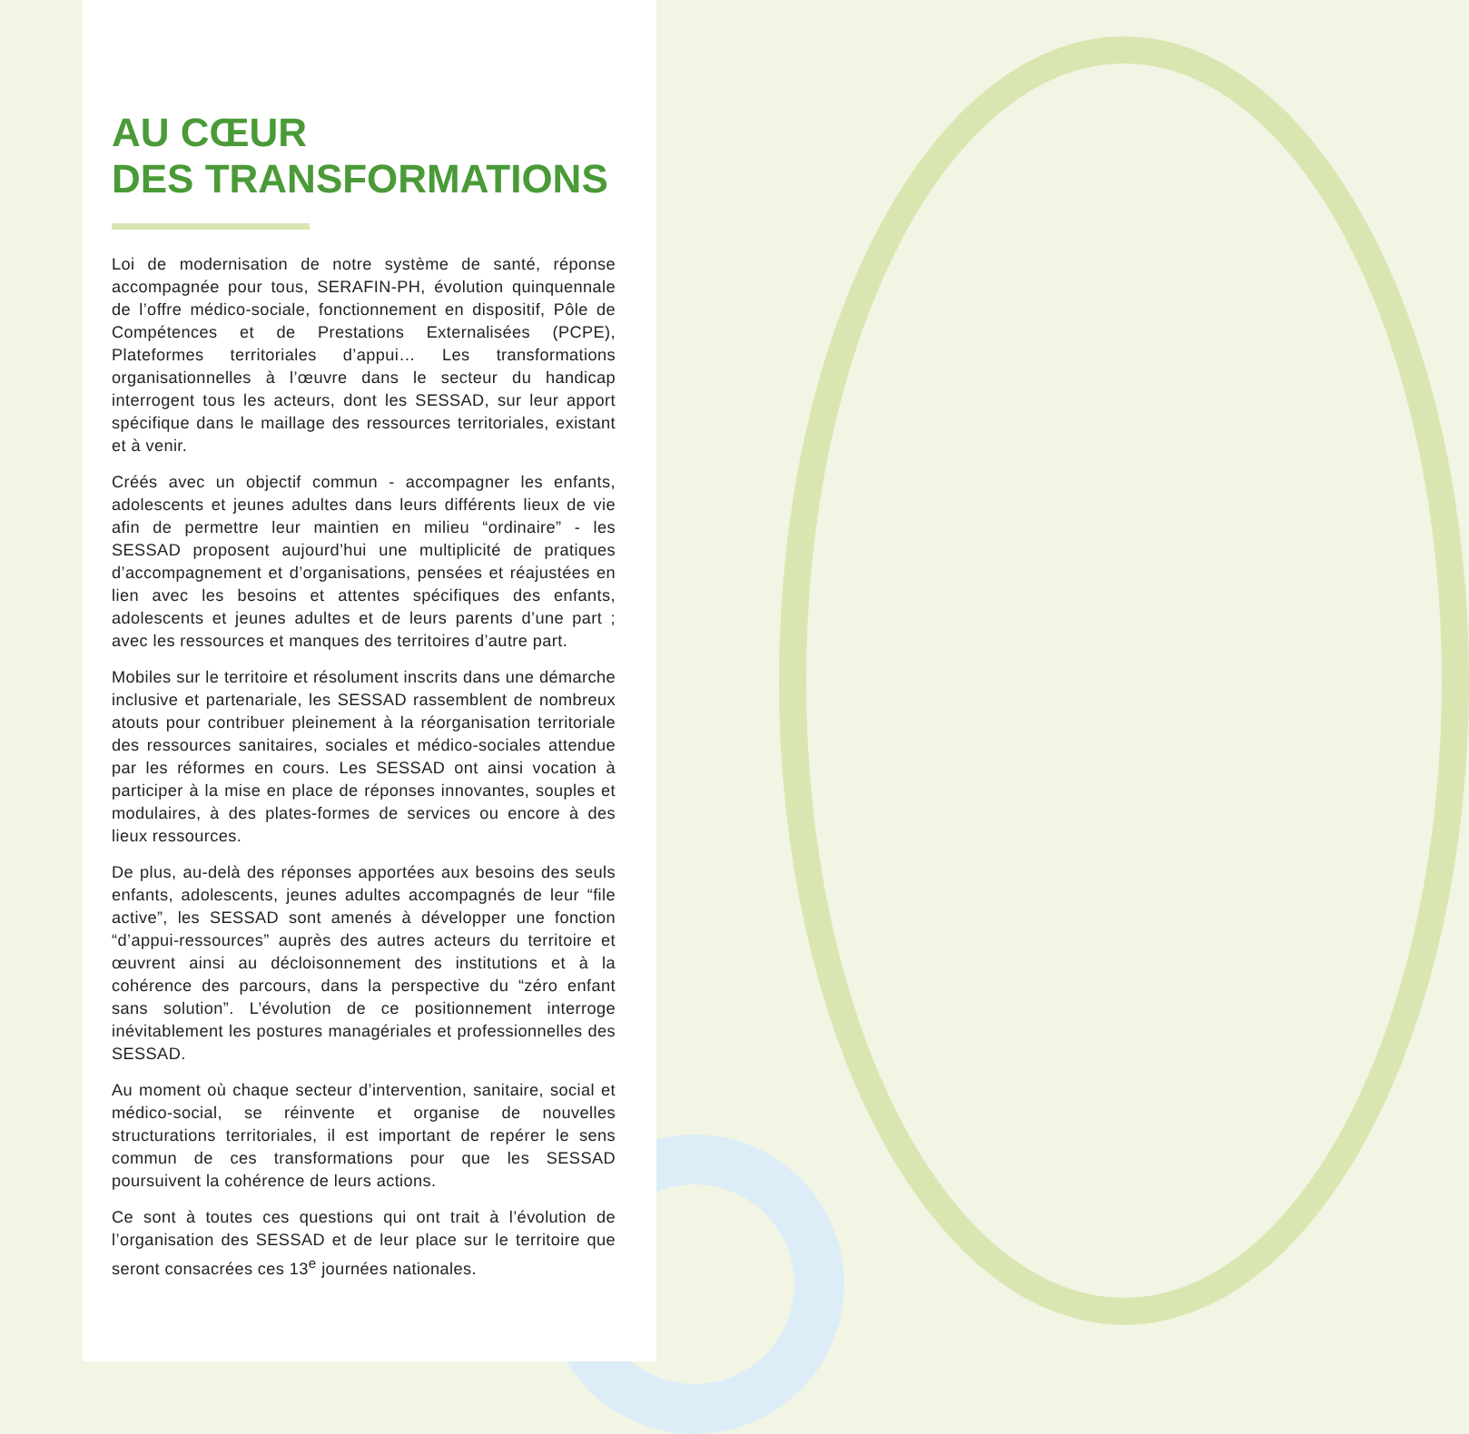AU CŒUR
DES TRANSFORMATIONS
Loi de modernisation de notre système de santé, réponse accompagnée pour tous, SERAFIN-PH, évolution quinquennale de l’offre médico-sociale, fonctionnement en dispositif, Pôle de Compétences et de Prestations Externalisées (PCPE), Plateformes territoriales d’appui… Les transformations organisationnelles à l’œuvre dans le secteur du handicap interrogent tous les acteurs, dont les SESSAD, sur leur apport spécifique dans le maillage des ressources territoriales, existant et à venir.
Créés avec un objectif commun - accompagner les enfants, adolescents et jeunes adultes dans leurs différents lieux de vie afin de permettre leur maintien en milieu “ordinaire” - les SESSAD proposent aujourd’hui une multiplicité de pratiques d’accompagnement et d’organisations, pensées et réajustées en lien avec les besoins et attentes spécifiques des enfants, adolescents et jeunes adultes et de leurs parents d’une part ; avec les ressources et manques des territoires d’autre part.
Mobiles sur le territoire et résolument inscrits dans une démarche inclusive et partenariale, les SESSAD rassemblent de nombreux atouts pour contribuer pleinement à la réorganisation territoriale des ressources sanitaires, sociales et médico-sociales attendue par les réformes en cours. Les SESSAD ont ainsi vocation à participer à la mise en place de réponses innovantes, souples et modulaires, à des plates-formes de services ou encore à des lieux ressources.
De plus, au-delà des réponses apportées aux besoins des seuls enfants, adolescents, jeunes adultes accompagnés de leur “file active”, les SESSAD sont amenés à développer une fonction “d’appui-ressources” auprès des autres acteurs du territoire et œuvrent ainsi au décloisonnement des institutions et à la cohérence des parcours, dans la perspective du “zéro enfant sans solution”. L’évolution de ce positionnement interroge inévitablement les postures managériales et professionnelles des SESSAD.
Au moment où chaque secteur d’intervention, sanitaire, social et médico-social, se réinvente et organise de nouvelles structurations territoriales, il est important de repérer le sens commun de ces transformations pour que les SESSAD poursuivent la cohérence de leurs actions.
Ce sont à toutes ces questions qui ont trait à l’évolution de l’organisation des SESSAD et de leur place sur le territoire que seront consacrées ces 13<sup>e</sup> journées nationales.